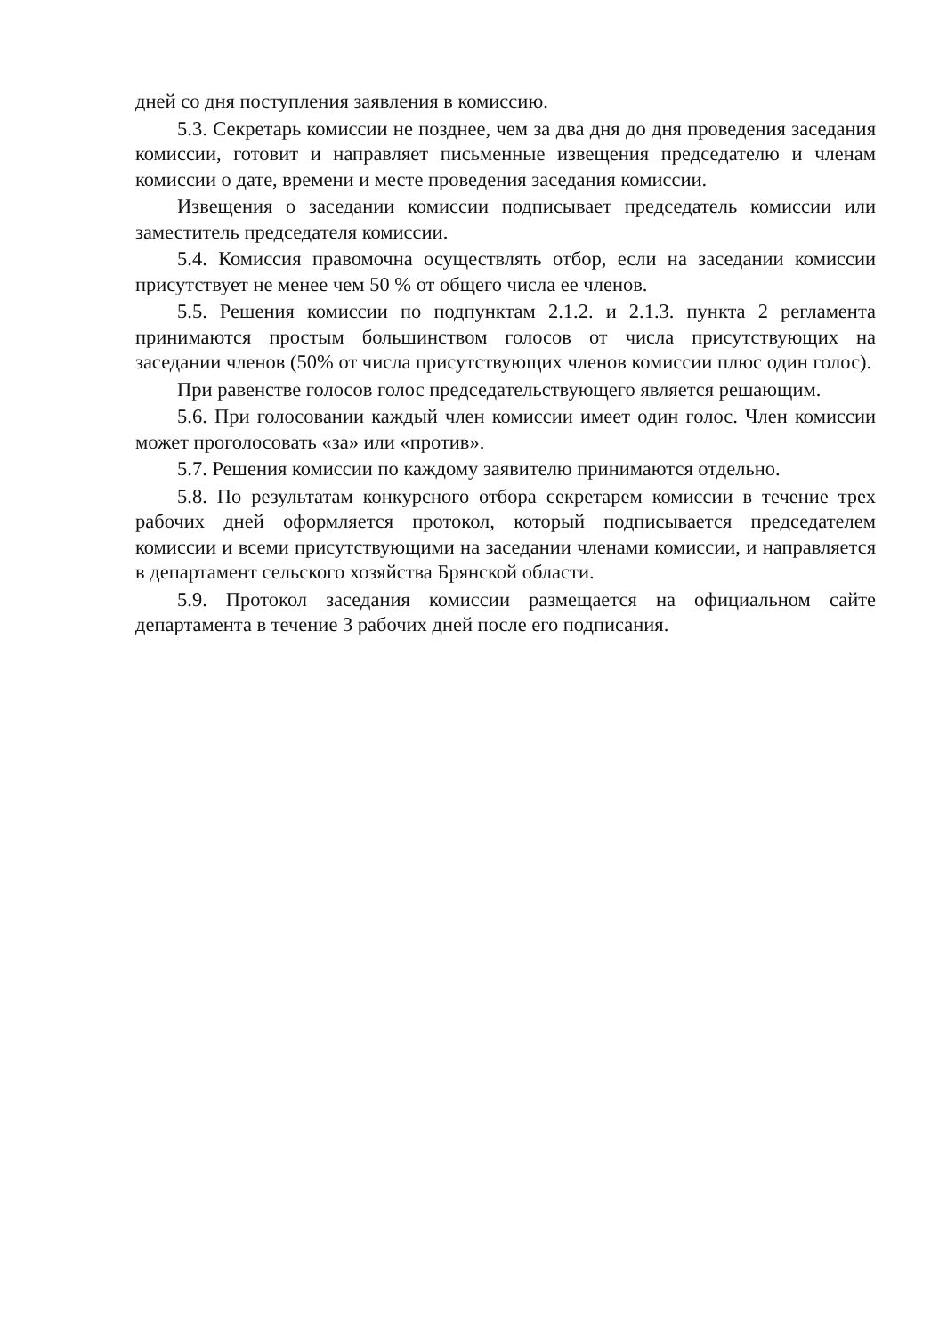дней со дня поступления заявления в комиссию.
5.3. Секретарь комиссии не позднее, чем за два дня до дня проведения заседания комиссии, готовит и направляет письменные извещения председателю и членам комиссии о дате, времени и месте проведения заседания комиссии.
Извещения о заседании комиссии подписывает председатель комиссии или заместитель председателя комиссии.
5.4. Комиссия правомочна осуществлять отбор, если на заседании комиссии присутствует не менее чем 50 % от общего числа ее членов.
5.5. Решения комиссии по подпунктам 2.1.2. и 2.1.3. пункта 2 регламента принимаются простым большинством голосов от числа присутствующих на заседании членов (50% от числа присутствующих членов комиссии плюс один голос).
При равенстве голосов голос председательствующего является решающим.
5.6. При голосовании каждый член комиссии имеет один голос. Член комиссии может проголосовать «за» или «против».
5.7. Решения комиссии по каждому заявителю принимаются отдельно.
5.8. По результатам конкурсного отбора секретарем комиссии в течение трех рабочих дней оформляется протокол, который подписывается председателем комиссии и всеми присутствующими на заседании членами комиссии, и направляется в департамент сельского хозяйства Брянской области.
5.9. Протокол заседания комиссии размещается на официальном сайте департамента в течение 3 рабочих дней после его подписания.